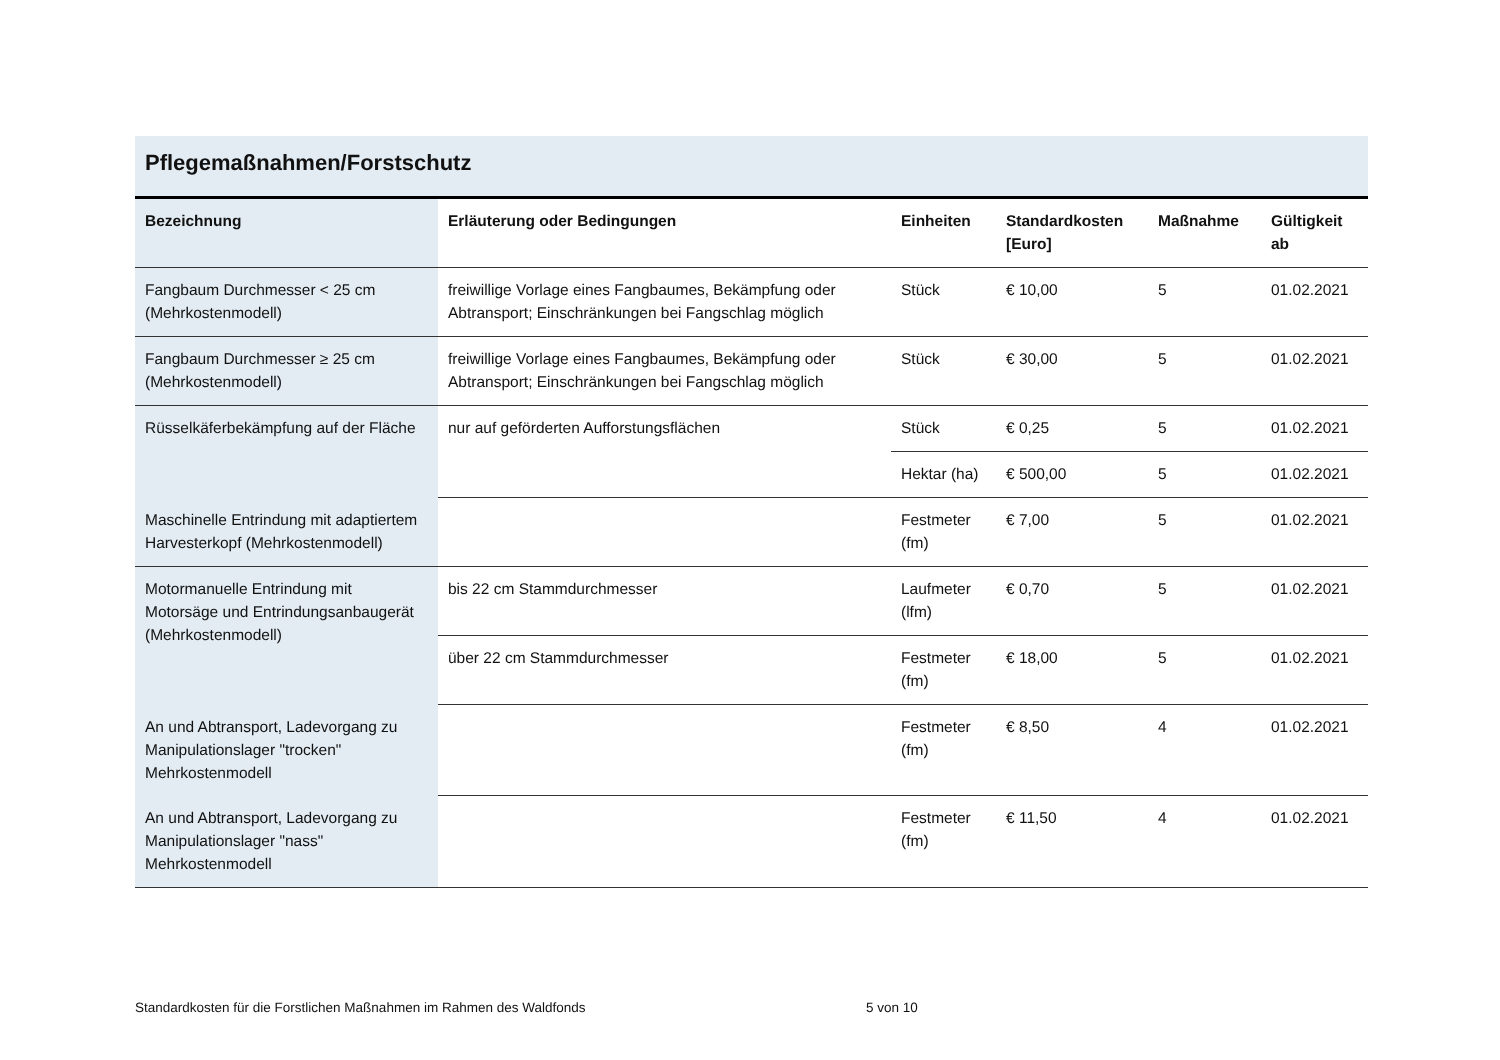Pflegemaßnahmen/Forstschutz
| Bezeichnung | Erläuterung oder Bedingungen | Einheiten | Standardkosten [Euro] | Maßnahme | Gültigkeit ab |
| --- | --- | --- | --- | --- | --- |
| Fangbaum Durchmesser < 25 cm (Mehrkostenmodell) | freiwillige Vorlage eines Fangbaumes, Bekämpfung oder Abtransport; Einschränkungen bei Fangschlag möglich | Stück | € 10,00 | 5 | 01.02.2021 |
| Fangbaum Durchmesser ≥ 25 cm (Mehrkostenmodell) | freiwillige Vorlage eines Fangbaumes, Bekämpfung oder Abtransport; Einschränkungen bei Fangschlag möglich | Stück | € 30,00 | 5 | 01.02.2021 |
| Rüsselkäferbekämpfung auf der Fläche | nur auf geförderten Aufforstungsflächen | Stück | € 0,25 | 5 | 01.02.2021 |
| | | Hektar (ha) | € 500,00 | 5 | 01.02.2021 |
| Maschinelle Entrindung mit adaptiertem Harvesterkopf (Mehrkostenmodell) | | Festmeter (fm) | € 7,00 | 5 | 01.02.2021 |
| Motormanuelle Entrindung mit Motorsäge und Entrindungsanbaugerät (Mehrkostenmodell) | bis 22 cm Stammdurchmesser | Laufmeter (lfm) | € 0,70 | 5 | 01.02.2021 |
| | über 22 cm Stammdurchmesser | Festmeter (fm) | € 18,00 | 5 | 01.02.2021 |
| An und Abtransport, Ladevorgang zu Manipulationslager "trocken" Mehrkostenmodell | | Festmeter (fm) | € 8,50 | 4 | 01.02.2021 |
| An und Abtransport, Ladevorgang zu Manipulationslager "nass" Mehrkostenmodell | | Festmeter (fm) | € 11,50 | 4 | 01.02.2021 |
Standardkosten für die Forstlichen Maßnahmen im Rahmen des Waldfonds 5 von 10